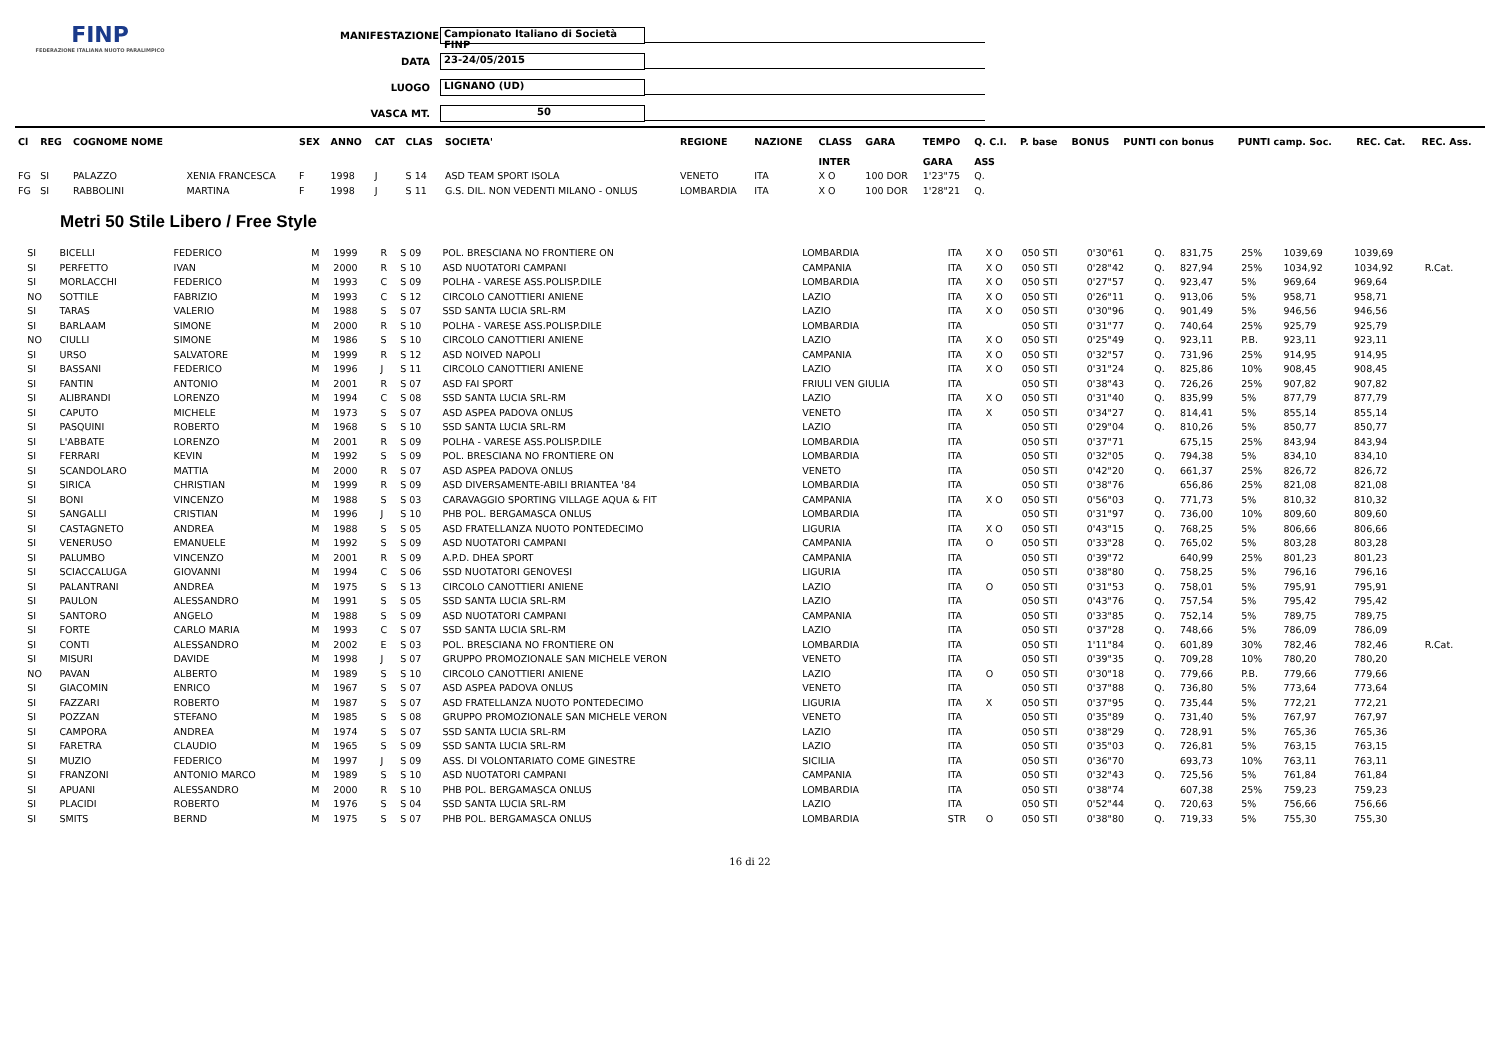FINP
FEDERAZIONE ITALIANA NUOTO PARALIMPICO
MANIFESTAZIONE Campionato Italiano di Società FINP
DATA 23-24/05/2015
LUOGO LIGNANO (UD)
VASCA MT. 50
| Cl | REG | COGNOME NOME | | SEX | ANNO | CAT | CLAS | SOCIETA' | REGIONE | NAZIONE | CLASS | GARA | TEMPO | Q. C.I. | P. base | BONUS | PUNTI con bonus | PUNTI camp. Soc. | REC. Cat. | REC. Ass. |
| --- | --- | --- | --- | --- | --- | --- | --- | --- | --- | --- | --- | --- | --- | --- | --- | --- | --- | --- | --- | --- |
| | | | | | | | | | | | INTER | | GARA | ASS | | | | | | |
| FG | SI | PALAZZO | XENIA FRANCESCA | F | 1998 | J | S 14 | ASD TEAM SPORT ISOLA | VENETO | ITA | X O | 100 DOR | 1'23"75 | Q. | | | | | | |
| FG | SI | RABBOLINI | MARTINA | F | 1998 | J | S 11 | G.S. DIL. NON VEDENTI MILANO - ONLUS | LOMBARDIA | ITA | X O | 100 DOR | 1'28"21 | Q. | | | | | | |
Metri 50 Stile Libero / Free Style
| | SI | BICELLI | FEDERICO | M | 1999 | R | S 09 | POL. BRESCIANA NO FRONTIERE ON | LOMBARDIA | ITA | X O | 050 STI | 0'30"61 | Q. | 831,75 | 25% | 1039,69 | 1039,69 | | |
| | SI | PERFETTO | IVAN | M | 2000 | R | S 10 | ASD NUOTATORI CAMPANI | CAMPANIA | ITA | X O | 050 STI | 0'28"42 | Q. | 827,94 | 25% | 1034,92 | 1034,92 | R.Cat. | |
| | SI | MORLACCHI | FEDERICO | M | 1993 | C | S 09 | POLHA - VARESE ASS.POLISP.DILE | LOMBARDIA | ITA | X O | 050 STI | 0'27"57 | Q. | 923,47 | 5% | 969,64 | 969,64 | | |
| | NO | SOTTILE | FABRIZIO | M | 1993 | C | S 12 | CIRCOLO CANOTTIERI ANIENE | LAZIO | ITA | X O | 050 STI | 0'26"11 | Q. | 913,06 | 5% | 958,71 | 958,71 | | |
| | SI | TARAS | VALERIO | M | 1988 | S | S 07 | SSD SANTA LUCIA SRL-RM | LAZIO | ITA | X O | 050 STI | 0'30"96 | Q. | 901,49 | 5% | 946,56 | 946,56 | | |
| | SI | BARLAAM | SIMONE | M | 2000 | R | S 10 | POLHA - VARESE ASS.POLISP.DILE | LOMBARDIA | ITA | | 050 STI | 0'31"77 | Q. | 740,64 | 25% | 925,79 | 925,79 | | |
| | NO | CIULLI | SIMONE | M | 1986 | S | S 10 | CIRCOLO CANOTTIERI ANIENE | LAZIO | ITA | X O | 050 STI | 0'25"49 | Q. | 923,11 | P.B. | 923,11 | 923,11 | | |
| | SI | URSO | SALVATORE | M | 1999 | R | S 12 | ASD NOIVED NAPOLI | CAMPANIA | ITA | X O | 050 STI | 0'32"57 | Q. | 731,96 | 25% | 914,95 | 914,95 | | |
| | SI | BASSANI | FEDERICO | M | 1996 | J | S 11 | CIRCOLO CANOTTIERI ANIENE | LAZIO | ITA | X O | 050 STI | 0'31"24 | Q. | 825,86 | 10% | 908,45 | 908,45 | | |
| | SI | FANTIN | ANTONIO | M | 2001 | R | S 07 | ASD FAI SPORT | FRIULI VEN GIULIA | ITA | | 050 STI | 0'38"43 | Q. | 726,26 | 25% | 907,82 | 907,82 | | |
| | SI | ALIBRANDI | LORENZO | M | 1994 | C | S 08 | SSD SANTA LUCIA SRL-RM | LAZIO | ITA | X O | 050 STI | 0'31"40 | Q. | 835,99 | 5% | 877,79 | 877,79 | | |
| | SI | CAPUTO | MICHELE | M | 1973 | S | S 07 | ASD ASPEA PADOVA ONLUS | VENETO | ITA | X | 050 STI | 0'34"27 | Q. | 814,41 | 5% | 855,14 | 855,14 | | |
| | SI | PASQUINI | ROBERTO | M | 1968 | S | S 10 | SSD SANTA LUCIA SRL-RM | LAZIO | ITA | | 050 STI | 0'29"04 | Q. | 810,26 | 5% | 850,77 | 850,77 | | |
| | SI | L'ABBATE | LORENZO | M | 2001 | R | S 09 | POLHA - VARESE ASS.POLISP.DILE | LOMBARDIA | ITA | | 050 STI | 0'37"71 | | 675,15 | 25% | 843,94 | 843,94 | | |
| | SI | FERRARI | KEVIN | M | 1992 | S | S 09 | POL. BRESCIANA NO FRONTIERE ON | LOMBARDIA | ITA | | 050 STI | 0'32"05 | Q. | 794,38 | 5% | 834,10 | 834,10 | | |
| | SI | SCANDOLARO | MATTIA | M | 2000 | R | S 07 | ASD ASPEA PADOVA ONLUS | VENETO | ITA | | 050 STI | 0'42"20 | Q. | 661,37 | 25% | 826,72 | 826,72 | | |
| | SI | SIRICA | CHRISTIAN | M | 1999 | R | S 09 | ASD DIVERSAMENTE-ABILI BRIANTEA '84 | LOMBARDIA | ITA | | 050 STI | 0'38"76 | | 656,86 | 25% | 821,08 | 821,08 | | |
| | SI | BONI | VINCENZO | M | 1988 | S | S 03 | CARAVAGGIO SPORTING VILLAGE AQUA & FIT | CAMPANIA | ITA | X O | 050 STI | 0'56"03 | Q. | 771,73 | 5% | 810,32 | 810,32 | | |
| | SI | SANGALLI | CRISTIAN | M | 1996 | J | S 10 | PHB POL. BERGAMASCA ONLUS | LOMBARDIA | ITA | | 050 STI | 0'31"97 | Q. | 736,00 | 10% | 809,60 | 809,60 | | |
| | SI | CASTAGNETO | ANDREA | M | 1988 | S | S 05 | ASD FRATELLANZA NUOTO PONTEDECIMO | LIGURIA | ITA | X O | 050 STI | 0'43"15 | Q. | 768,25 | 5% | 806,66 | 806,66 | | |
| | SI | VENERUSO | EMANUELE | M | 1992 | S | S 09 | ASD NUOTATORI CAMPANI | CAMPANIA | ITA | O | 050 STI | 0'33"28 | Q. | 765,02 | 5% | 803,28 | 803,28 | | |
| | SI | PALUMBO | VINCENZO | M | 2001 | R | S 09 | A.P.D. DHEA SPORT | CAMPANIA | ITA | | 050 STI | 0'39"72 | | 640,99 | 25% | 801,23 | 801,23 | | |
| | SI | SCIACCALUGA | GIOVANNI | M | 1994 | C | S 06 | SSD NUOTATORI GENOVESI | LIGURIA | ITA | | 050 STI | 0'38"80 | Q. | 758,25 | 5% | 796,16 | 796,16 | | |
| | SI | PALANTRANI | ANDREA | M | 1975 | S | S 13 | CIRCOLO CANOTTIERI ANIENE | LAZIO | ITA | O | 050 STI | 0'31"53 | Q. | 758,01 | 5% | 795,91 | 795,91 | | |
| | SI | PAULON | ALESSANDRO | M | 1991 | S | S 05 | SSD SANTA LUCIA SRL-RM | LAZIO | ITA | | 050 STI | 0'43"76 | Q. | 757,54 | 5% | 795,42 | 795,42 | | |
| | SI | SANTORO | ANGELO | M | 1988 | S | S 09 | ASD NUOTATORI CAMPANI | CAMPANIA | ITA | | 050 STI | 0'33"85 | Q. | 752,14 | 5% | 789,75 | 789,75 | | |
| | SI | FORTE | CARLO MARIA | M | 1993 | C | S 07 | SSD SANTA LUCIA SRL-RM | LAZIO | ITA | | 050 STI | 0'37"28 | Q. | 748,66 | 5% | 786,09 | 786,09 | | |
| | SI | CONTI | ALESSANDRO | M | 2002 | E | S 03 | POL. BRESCIANA NO FRONTIERE ON | LOMBARDIA | ITA | | 050 STI | 1'11"84 | Q. | 601,89 | 30% | 782,46 | 782,46 | R.Cat. | |
| | SI | MISURI | DAVIDE | M | 1998 | J | S 07 | GRUPPO PROMOZIONALE SAN MICHELE VERON | VENETO | ITA | | 050 STI | 0'39"35 | Q. | 709,28 | 10% | 780,20 | 780,20 | | |
| | NO | PAVAN | ALBERTO | M | 1989 | S | S 10 | CIRCOLO CANOTTIERI ANIENE | LAZIO | ITA | O | 050 STI | 0'30"18 | Q. | 779,66 | P.B. | 779,66 | 779,66 | | |
| | SI | GIACOMIN | ENRICO | M | 1967 | S | S 07 | ASD ASPEA PADOVA ONLUS | VENETO | ITA | | 050 STI | 0'37"88 | Q. | 736,80 | 5% | 773,64 | 773,64 | | |
| | SI | FAZZARI | ROBERTO | M | 1987 | S | S 07 | ASD FRATELLANZA NUOTO PONTEDECIMO | LIGURIA | ITA | X | 050 STI | 0'37"95 | Q. | 735,44 | 5% | 772,21 | 772,21 | | |
| | SI | POZZAN | STEFANO | M | 1985 | S | S 08 | GRUPPO PROMOZIONALE SAN MICHELE VERON | VENETO | ITA | | 050 STI | 0'35"89 | Q. | 731,40 | 5% | 767,97 | 767,97 | | |
| | SI | CAMPORA | ANDREA | M | 1974 | S | S 07 | SSD SANTA LUCIA SRL-RM | LAZIO | ITA | | 050 STI | 0'38"29 | Q. | 728,91 | 5% | 765,36 | 765,36 | | |
| | SI | FARETRA | CLAUDIO | M | 1965 | S | S 09 | SSD SANTA LUCIA SRL-RM | LAZIO | ITA | | 050 STI | 0'35"03 | Q. | 726,81 | 5% | 763,15 | 763,15 | | |
| | SI | MUZIO | FEDERICO | M | 1997 | J | S 09 | ASS. DI VOLONTARIATO COME GINESTRE | SICILIA | ITA | | 050 STI | 0'36"70 | | 693,73 | 10% | 763,11 | 763,11 | | |
| | SI | FRANZONI | ANTONIO MARCO | M | 1989 | S | S 10 | ASD NUOTATORI CAMPANI | CAMPANIA | ITA | | 050 STI | 0'32"43 | Q. | 725,56 | 5% | 761,84 | 761,84 | | |
| | SI | APUANI | ALESSANDRO | M | 2000 | R | S 10 | PHB POL. BERGAMASCA ONLUS | LOMBARDIA | ITA | | 050 STI | 0'38"74 | | 607,38 | 25% | 759,23 | 759,23 | | |
| | SI | PLACIDI | ROBERTO | M | 1976 | S | S 04 | SSD SANTA LUCIA SRL-RM | LAZIO | ITA | | 050 STI | 0'52"44 | Q. | 720,63 | 5% | 756,66 | 756,66 | | |
| | SI | SMITS | BERND | M | 1975 | S | S 07 | PHB POL. BERGAMASCA ONLUS | LOMBARDIA | STR | O | 050 STI | 0'38"80 | Q. | 719,33 | 5% | 755,30 | 755,30 | | |
16 di 22